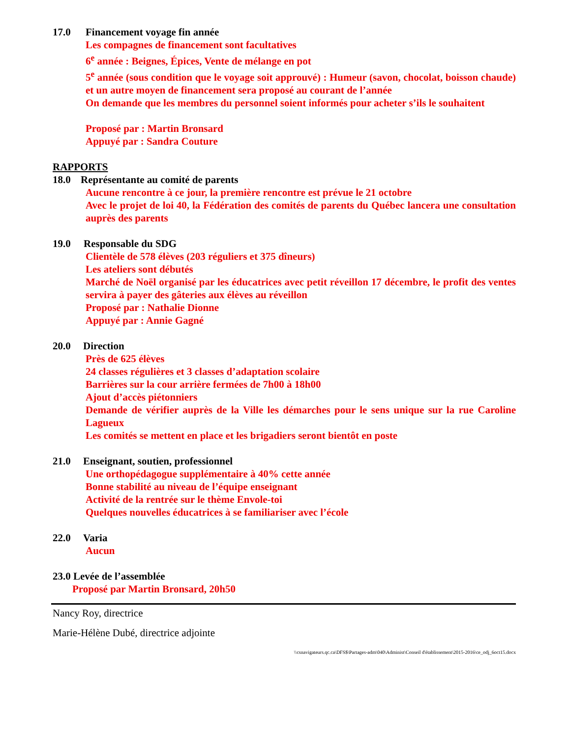17.0 Financement voyage fin année
Les compagnes de financement sont facultatives
6<sup>e</sup> année : Beignes, Épices, Vente de mélange en pot
5<sup>e</sup> année (sous condition que le voyage soit approuvé) : Humeur (savon, chocolat, boisson chaude) et un autre moyen de financement sera proposé au courant de l’année
On demande que les membres du personnel soient informés pour acheter s’ils le souhaitent
Proposé par : Martin Bronsard
Appuyé par : Sandra Couture
RAPPORTS
18.0 Représentante au comité de parents
Aucune rencontre à ce jour, la première rencontre est prévue le 21 octobre
Avec le projet de loi 40, la Fédération des comités de parents du Québec lancera une consultation auprès des parents
19.0 Responsable du SDG
Clientèle de 578 élèves (203 réguliers et 375 dîneurs)
Les ateliers sont débutés
Marché de Noël organisé par les éducatrices avec petit réveillon 17 décembre, le profit des ventes servira à payer des gâteries aux élèves au réveillon
Proposé par : Nathalie Dionne
Appuyé par : Annie Gagné
20.0 Direction
Près de 625 élèves
24 classes régulières et 3 classes d’adaptation scolaire
Barrières sur la cour arrière fermées de 7h00 à 18h00
Ajout d’accès piétonniers
Demande de vérifier auprès de la Ville les démarches pour le sens unique sur la rue Caroline Lagueux
Les comités se mettent en place et les brigadiers seront bientôt en poste
21.0 Enseignant, soutien, professionnel
Une orthopédagogue supplémentaire à 40% cette année
Bonne stabilité au niveau de l’équipe enseignant
Activité de la rentrée sur le thème Envole-toi
Quelques nouvelles éducatrices à se familiariser avec l’école
22.0 Varia
Aucun
23.0 Levée de l’assemblée
Proposé par Martin Bronsard, 20h50
Nancy Roy, directrice
Marie-Hélène Dubé, directrice adjointe
\\csnavigateurs.qc.ca\DFS$\Partages-adm\040\Administ\Conseil d'établissement\2015-2016\ce_odj_6oct15.docx